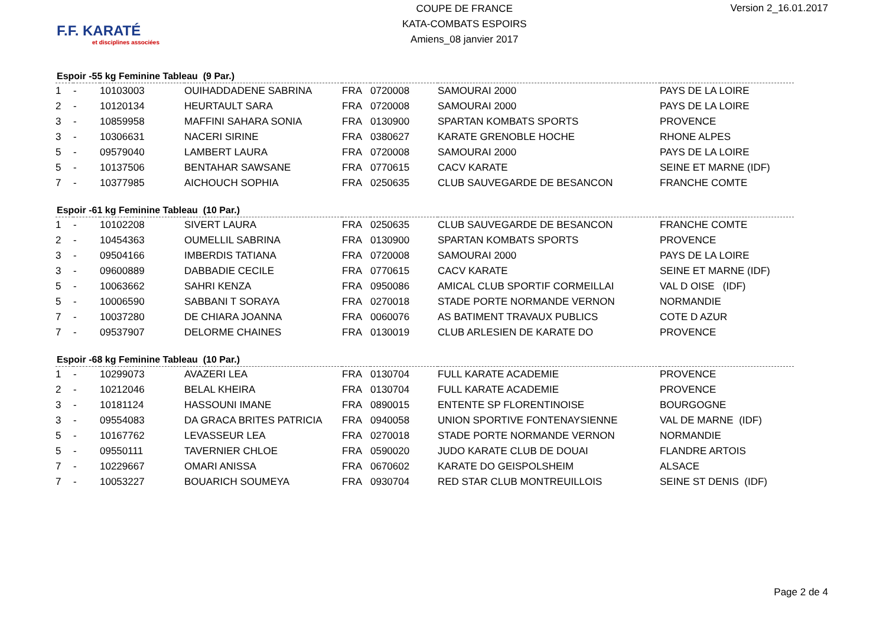F.F. KARATÉ
et disciplines associées
COUPE DE FRANCE
KATA-COMBATS ESPOIRS
Amiens_08 janvier 2017
Version 2_16.01.2017
Espoir -55 kg Feminine Tableau (9 Par.)
| 1 | - | 10103003 | OUIHADDADENE SABRINA | FRA | 0720008 | SAMOURAI 2000 | PAYS DE LA LOIRE |
| 2 | - | 10120134 | HEURTAULT SARA | FRA | 0720008 | SAMOURAI 2000 | PAYS DE LA LOIRE |
| 3 | - | 10859958 | MAFFINI SAHARA SONIA | FRA | 0130900 | SPARTAN KOMBATS SPORTS | PROVENCE |
| 3 | - | 10306631 | NACERI SIRINE | FRA | 0380627 | KARATE GRENOBLE HOCHE | RHONE ALPES |
| 5 | - | 09579040 | LAMBERT LAURA | FRA | 0720008 | SAMOURAI 2000 | PAYS DE LA LOIRE |
| 5 | - | 10137506 | BENTAHAR SAWSANE | FRA | 0770615 | CACV KARATE | SEINE ET MARNE (IDF) |
| 7 | - | 10377985 | AICHOUCH SOPHIA | FRA | 0250635 | CLUB SAUVEGARDE DE BESANCON | FRANCHE COMTE |
Espoir -61 kg Feminine Tableau (10 Par.)
| 1 | - | 10102208 | SIVERT LAURA | FRA | 0250635 | CLUB SAUVEGARDE DE BESANCON | FRANCHE COMTE |
| 2 | - | 10454363 | OUMELLIL SABRINA | FRA | 0130900 | SPARTAN KOMBATS SPORTS | PROVENCE |
| 3 | - | 09504166 | IMBERDIS TATIANA | FRA | 0720008 | SAMOURAI 2000 | PAYS DE LA LOIRE |
| 3 | - | 09600889 | DABBADIE CECILE | FRA | 0770615 | CACV KARATE | SEINE ET MARNE (IDF) |
| 5 | - | 10063662 | SAHRI KENZA | FRA | 0950086 | AMICAL CLUB SPORTIF CORMEILLAI | VAL D OISE (IDF) |
| 5 | - | 10006590 | SABBANI T SORAYA | FRA | 0270018 | STADE PORTE NORMANDE VERNON | NORMANDIE |
| 7 | - | 10037280 | DE CHIARA JOANNA | FRA | 0060076 | AS BATIMENT TRAVAUX PUBLICS | COTE D AZUR |
| 7 | - | 09537907 | DELORME CHAINES | FRA | 0130019 | CLUB ARLESIEN DE KARATE DO | PROVENCE |
Espoir -68 kg Feminine Tableau (10 Par.)
| 1 | - | 10299073 | AVAZERI LEA | FRA | 0130704 | FULL KARATE ACADEMIE | PROVENCE |
| 2 | - | 10212046 | BELAL KHEIRA | FRA | 0130704 | FULL KARATE ACADEMIE | PROVENCE |
| 3 | - | 10181124 | HASSOUNI IMANE | FRA | 0890015 | ENTENTE SP FLORENTINOISE | BOURGOGNE |
| 3 | - | 09554083 | DA GRACA BRITES PATRICIA | FRA | 0940058 | UNION SPORTIVE FONTENAYSIENNE | VAL DE MARNE (IDF) |
| 5 | - | 10167762 | LEVASSEUR LEA | FRA | 0270018 | STADE PORTE NORMANDE VERNON | NORMANDIE |
| 5 | - | 09550111 | TAVERNIER CHLOE | FRA | 0590020 | JUDO KARATE CLUB DE DOUAI | FLANDRE ARTOIS |
| 7 | - | 10229667 | OMARI ANISSA | FRA | 0670602 | KARATE DO GEISPOLSHEIM | ALSACE |
| 7 | - | 10053227 | BOUARICH SOUMEYA | FRA | 0930704 | RED STAR CLUB MONTREUILLOIS | SEINE ST DENIS (IDF) |
Page 2 de 4